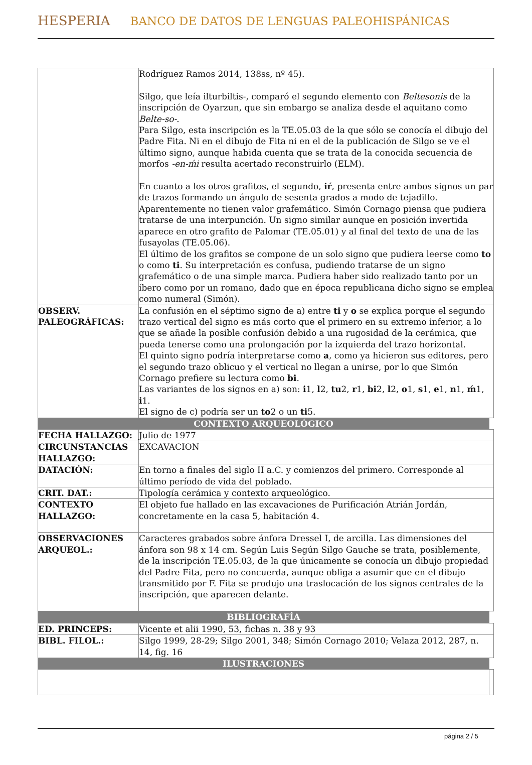HESPERIA BANCO DE DATOS DE LENGUAS PALEOHISPÁNICAS
| | Rodríguez Ramos 2014, 138ss, nº 45). Silgo, que leía ilturbiltis-, comparó el segundo elemento con Beltesonis de la inscripción de Oyarzun, que sin embargo se analiza desde el aquitano como Belte-so- . Para Silgo, esta inscripción es la TE.05.03 de la que sólo se conocía el dibujo del Padre Fita. Ni en el dibujo de Fita ni en el de la publicación de Silgo se ve el último signo, aunque habida cuenta que se trata de la conocida secuencia de morfos -en-ḿi resulta acertado reconstruirlo (ELM). En cuanto a los otros grafitos, el segundo, iŕ , presenta entre ambos signos un par de trazos formando un ángulo de sesenta grados a modo de tejadillo. Aparentemente no tienen valor grafemático. Simón Cornago piensa que pudiera tratarse de una interpunción. Un signo similar aunque en posición invertida aparece en otro grafito de Palomar (TE.05.01) y al final del texto de una de las fusayolas (TE.05.06). El último de los grafitos se compone de un solo signo que pudiera leerse como to o como ti . Su interpretación es confusa, pudiendo tratarse de un signo grafemático o de una simple marca. Pudiera haber sido realizado tanto por un íbero como por un romano, dado que en época republicana dicho signo se emplea como numeral (Simón). | |
| OBSERV. PALEOGRÁFICAS: | La confusión en el séptimo signo de a) entre ti y o se explica porque el segundo trazo vertical del signo es más corto que el primero en su extremo inferior, a lo que se añade la posible confusión debido a una rugosidad de la cerámica, que pueda tenerse como una prolongación por la izquierda del trazo horizontal. El quinto signo podría interpretarse como a , como ya hicieron sus editores, pero el segundo trazo oblicuo y el vertical no llegan a unirse, por lo que Simón Cornago prefiere su lectura como bi . Las variantes de los signos en a) son: i 1, l 2, tu 2, r 1, bi 2, l 2, o 1, s 1, e 1, n 1, ḿ 1, i 1. El signo de c) podría ser un to 2 o un ti 5. | |
| CONTEXTO ARQUEOLÓGICO | | |
| FECHA HALLAZGO: | Julio de 1977 | |
| CIRCUNSTANCIAS HALLAZGO: | EXCAVACION | |
| DATACIÓN: | En torno a finales del siglo II a.C. y comienzos del primero. Corresponde al último período de vida del poblado. | |
| CRIT. DAT.: | Tipología cerámica y contexto arqueológico. | |
| CONTEXTO HALLAZGO: | El objeto fue hallado en las excavaciones de Purificación Atrián Jordán, concretamente en la casa 5, habitación 4. | |
| OBSERVACIONES ARQUEOL.: | Caracteres grabados sobre ánfora Dressel I, de arcilla. Las dimensiones del ánfora son 98 x 14 cm. Según Luis Según Silgo Gauche se trata, posiblemente, de la inscripción TE.05.03, de la que únicamente se conocía un dibujo propiedad del Padre Fita, pero no concuerda, aunque obliga a asumir que en el dibujo transmitido por F. Fita se produjo una traslocación de los signos centrales de la inscripción, que aparecen delante. | |
| BIBLIOGRAFÍA | | |
| ED. PRINCEPS: | Vicente et alii 1990, 53, fichas n. 38 y 93 | |
| BIBL. FILOL.: | Silgo 1999, 28-29; Silgo 2001, 348; Simón Cornago 2010; Velaza 2012, 287, n. 14, fig. 16 | |
| ILUSTRACIONES | | |
página 2 / 5